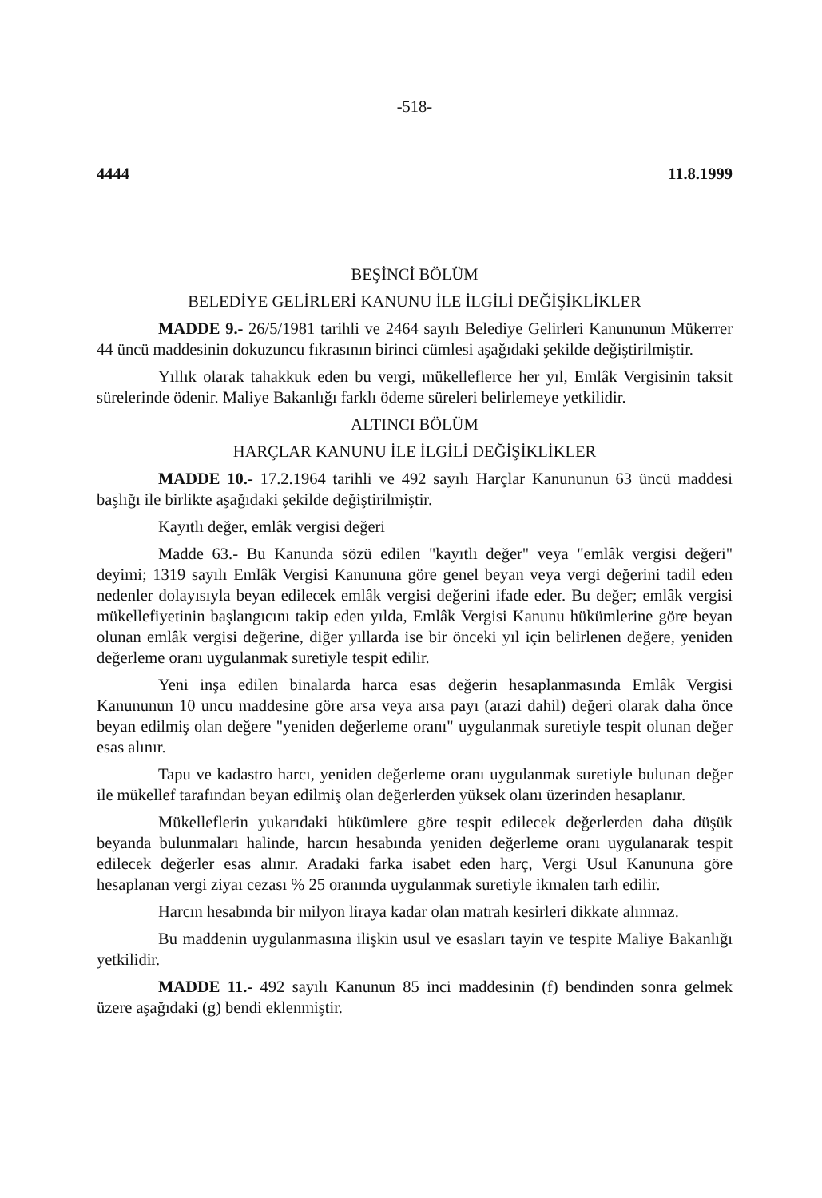-518-
4444 11.8.1999
BEŞİNCİ BÖLÜM
BELEDİYE GELİRLERİ KANUNU İLE İLGİLİ DEĞİŞİKLİKLER
MADDE 9.- 26/5/1981 tarihli ve 2464 sayılı Belediye Gelirleri Kanununun Mükerrer 44 üncü maddesinin dokuzuncu fıkrasının birinci cümlesi aşağıdaki şekilde değiştirilmiştir.
Yıllık olarak tahakkuk eden bu vergi, mükelleflerce her yıl, Emlâk Vergisinin taksit sürelerinde ödenir. Maliye Bakanlığı farklı ödeme süreleri belirlemeye yetkilidir.
ALTINCI BÖLÜM
HARÇLAR KANUNU İLE İLGİLİ DEĞİŞİKLİKLER
MADDE 10.- 17.2.1964 tarihli ve 492 sayılı Harçlar Kanununun 63 üncü maddesi başlığı ile birlikte aşağıdaki şekilde değiştirilmiştir.
Kayıtlı değer, emlâk vergisi değeri
Madde 63.- Bu Kanunda sözü edilen "kayıtlı değer" veya "emlâk vergisi değeri" deyimi; 1319 sayılı Emlâk Vergisi Kanununa göre genel beyan veya vergi değerini tadil eden nedenler dolayısıyla beyan edilecek emlâk vergisi değerini ifade eder. Bu değer; emlâk vergisi mükellefiyetinin başlangıcını takip eden yılda, Emlâk Vergisi Kanunu hükümlerine göre beyan olunan emlâk vergisi değerine, diğer yıllarda ise bir önceki yıl için belirlenen değere, yeniden değerleme oranı uygulanmak suretiyle tespit edilir.
Yeni inşa edilen binalarda harca esas değerin hesaplanmasında Emlâk Vergisi Kanununun 10 uncu maddesine göre arsa veya arsa payı (arazi dahil) değeri olarak daha önce beyan edilmiş olan değere "yeniden değerleme oranı" uygulanmak suretiyle tespit olunan değer esas alınır.
Tapu ve kadastro harcı, yeniden değerleme oranı uygulanmak suretiyle bulunan değer ile mükellef tarafından beyan edilmiş olan değerlerden yüksek olanı üzerinden hesaplanır.
Mükelleflerin yukarıdaki hükümlere göre tespit edilecek değerlerden daha düşük beyanda bulunmaları halinde, harcın hesabında yeniden değerleme oranı uygulanarak tespit edilecek değerler esas alınır. Aradaki farka isabet eden harç, Vergi Usul Kanununa göre hesaplanan vergi ziyaı cezası % 25 oranında uygulanmak suretiyle ikmalen tarh edilir.
Harcın hesabında bir milyon liraya kadar olan matrah kesirleri dikkate alınmaz.
Bu maddenin uygulanmasına ilişkin usul ve esasları tayin ve tespite Maliye Bakanlığı yetkilidir.
MADDE 11.- 492 sayılı Kanunun 85 inci maddesinin (f) bendinden sonra gelmek üzere aşağıdaki (g) bendi eklenmiştir.